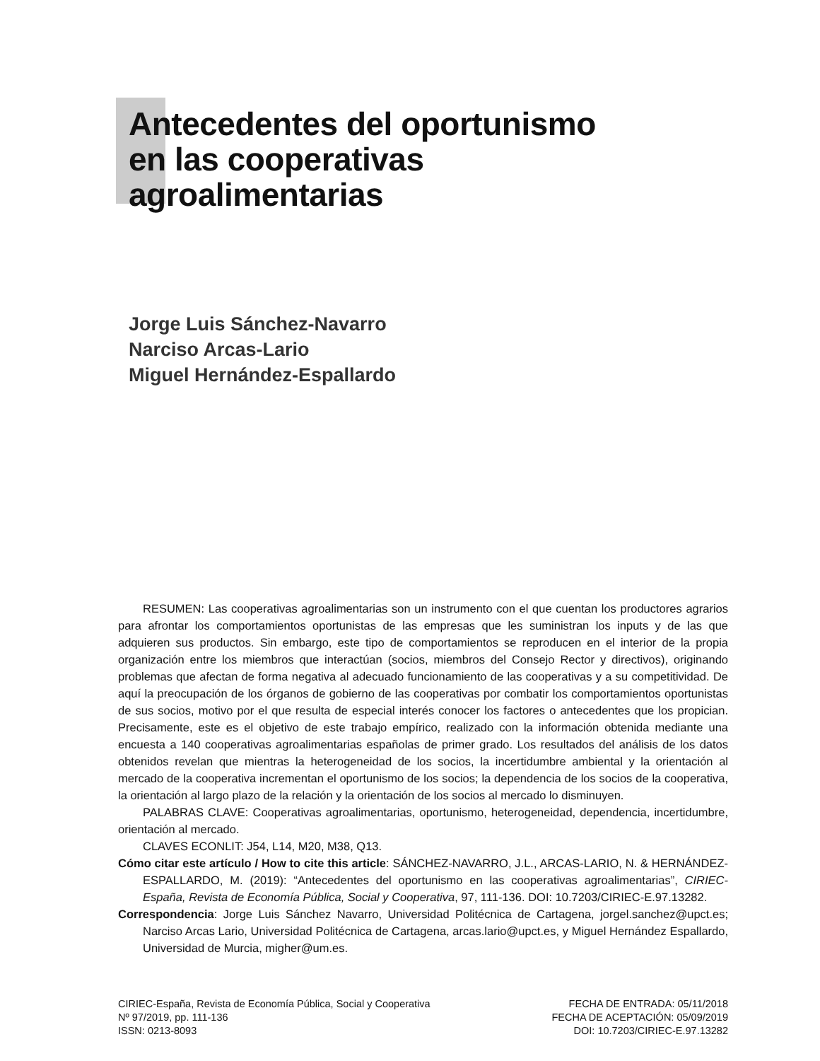Antecedentes del oportunismo
en las cooperativas
agroalimentarias
Jorge Luis Sánchez-Navarro
Narciso Arcas-Lario
Miguel Hernández-Espallardo
RESUMEN: Las cooperativas agroalimentarias son un instrumento con el que cuentan los productores agrarios para afrontar los comportamientos oportunistas de las empresas que les suministran los inputs y de las que adquieren sus productos. Sin embargo, este tipo de comportamientos se reproducen en el interior de la propia organización entre los miembros que interactúan (socios, miembros del Consejo Rector y directivos), originando problemas que afectan de forma negativa al adecuado funcionamiento de las cooperativas y a su competitividad. De aquí la preocupación de los órganos de gobierno de las cooperativas por combatir los comportamientos oportunistas de sus socios, motivo por el que resulta de especial interés conocer los factores o antecedentes que los propician. Precisamente, este es el objetivo de este trabajo empírico, realizado con la información obtenida mediante una encuesta a 140 cooperativas agroalimentarias españolas de primer grado. Los resultados del análisis de los datos obtenidos revelan que mientras la heterogeneidad de los socios, la incertidumbre ambiental y la orientación al mercado de la cooperativa incrementan el oportunismo de los socios; la dependencia de los socios de la cooperativa, la orientación al largo plazo de la relación y la orientación de los socios al mercado lo disminuyen.
PALABRAS CLAVE: Cooperativas agroalimentarias, oportunismo, heterogeneidad, dependencia, incertidumbre, orientación al mercado.
CLAVES ECONLIT: J54, L14, M20, M38, Q13.
Cómo citar este artículo / How to cite this article: SÁNCHEZ-NAVARRO, J.L., ARCAS-LARIO, N. & HERNÁNDEZ-ESPALLARDO, M. (2019): “Antecedentes del oportunismo en las cooperativas agroalimentarias”, CIRIEC-España, Revista de Economía Pública, Social y Cooperativa, 97, 111-136. DOI: 10.7203/CIRIEC-E.97.13282.
Correspondencia: Jorge Luis Sánchez Navarro, Universidad Politécnica de Cartagena, jorgel.sanchez@upct.es; Narciso Arcas Lario, Universidad Politécnica de Cartagena, arcas.lario@upct.es, y Miguel Hernández Espallardo, Universidad de Murcia, migher@um.es.
CIRIEC-España, Revista de Economía Pública, Social y Cooperativa
Nº 97/2019, pp. 111-136
ISSN: 0213-8093
FECHA DE ENTRADA: 05/11/2018
FECHA DE ACEPTACIÓN: 05/09/2019
DOI: 10.7203/CIRIEC-E.97.13282